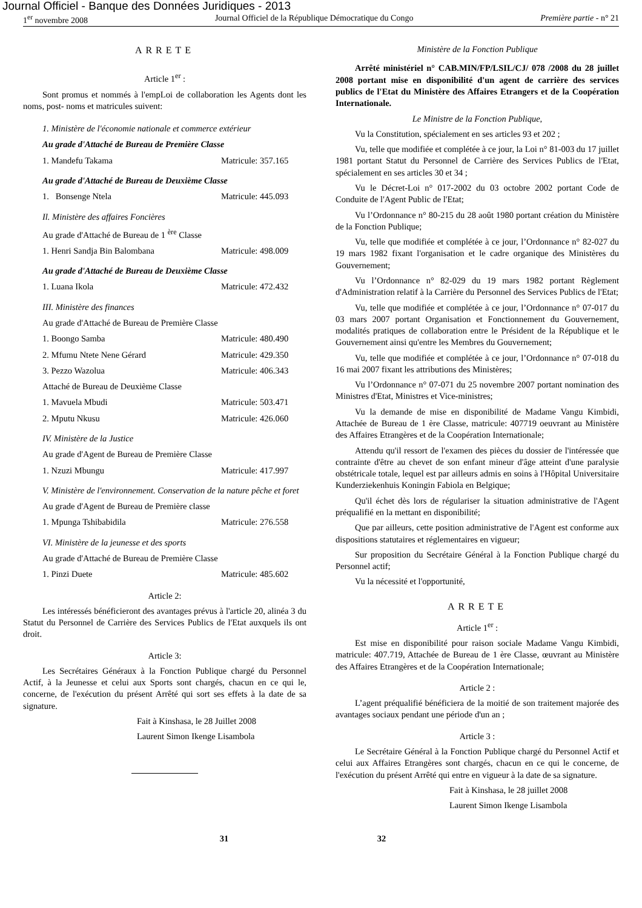Journal Officiel - Banque des Données Juridiques - 2013
1<sup>er</sup> novembre 2008 Journal Officiel de la République Démocratique du Congo Première partie - n° 21
ARRETE
Article 1<sup>er</sup> :
Sont promus et nommés à l'empLoi de collaboration les Agents dont les noms, post- noms et matricules suivent:
1. Ministère de l'économie nationale et commerce extérieur
Au grade d'Attaché de Bureau de Première Classe
1. Mandefu Takama Matricule: 357.165
Au grade d'Attaché de Bureau de Deuxième Classe
1. Bonsenge Ntela Matricule: 445.093
Il. Ministère des affaires Foncières
Au grade d'Attaché de Bureau de 1 <sup>ère</sup> Classe
1. Henri Sandja Bin Balombana Matricule: 498.009
Au grade d'Attaché de Bureau de Deuxième Classe
1. Luana Ikola Matricule: 472.432
III. Ministère des finances
Au grade d'Attaché de Bureau de Première Classe
1. Boongo Samba Matricule: 480.490
2. Mfumu Ntete Nene Gérard Matricule: 429.350
3. Pezzo Wazolua Matricule: 406.343
Attaché de Bureau de Deuxième Classe
1. Mavuela Mbudi Matricule: 503.471
2. Mputu Nkusu Matricule: 426.060
IV. Ministère de la Justice
Au grade d'Agent de Bureau de Première Classe
1. Nzuzi Mbungu Matricule: 417.997
V. Ministère de l'environnement. Conservation de la nature pêche et foret
Au grade d'Agent de Bureau de Première classe
1. Mpunga Tshibabidila Matricule: 276.558
VI. Ministère de la jeunesse et des sports
Au grade d'Attaché de Bureau de Première Classe
1. Pinzi Duete Matricule: 485.602
Article 2:
Les intéressés bénéficieront des avantages prévus à l'article 20, alinéa 3 du Statut du Personnel de Carrière des Services Publics de l'Etat auxquels ils ont droit.
Article 3:
Les Secrétaires Généraux à la Fonction Publique chargé du Personnel Actif, à la Jeunesse et celui aux Sports sont chargés, chacun en ce qui le, concerne, de l'exécution du présent Arrêté qui sort ses effets à la date de sa signature.
Fait à Kinshasa, le 28 Juillet 2008
Laurent Simon Ikenge Lisambola
Ministère de la Fonction Publique
Arrêté ministériel n° CAB.MIN/FP/LSIL/CJ/ 078 /2008 du 28 juillet 2008 portant mise en disponibilité d'un agent de carrière des services publics de l'Etat du Ministère des Affaires Etrangers et de la Coopération Internationale.
Le Ministre de la Fonction Publique,
Vu la Constitution, spécialement en ses articles 93 et 202 ;
Vu, telle que modifiée et complétée à ce jour, la Loi n° 81-003 du 17 juillet 1981 portant Statut du Personnel de Carrière des Services Publics de l'Etat, spécialement en ses articles 30 et 34 ;
Vu le Décret-Loi n° 017-2002 du 03 octobre 2002 portant Code de Conduite de l'Agent Public de l'Etat;
Vu l’Ordonnance n° 80-215 du 28 août 1980 portant création du Ministère de la Fonction Publique;
Vu, telle que modifiée et complétée à ce jour, l’Ordonnance n° 82-027 du 19 mars 1982 fixant l'organisation et le cadre organique des Ministères du Gouvernement;
Vu l’Ordonnance n° 82-029 du 19 mars 1982 portant Règlement d'Administration relatif à la Carrière du Personnel des Services Publics de l'Etat;
Vu, telle que modifiée et complétée à ce jour, l’Ordonnance n° 07-017 du 03 mars 2007 portant Organisation et Fonctionnement du Gouvernement, modalités pratiques de collaboration entre le Président de la République et le Gouvernement ainsi qu'entre les Membres du Gouvernement;
Vu, telle que modifiée et complétée à ce jour, l’Ordonnance n° 07-018 du 16 mai 2007 fixant les attributions des Ministères;
Vu l’Ordonnance n° 07-071 du 25 novembre 2007 portant nomination des Ministres d'Etat, Ministres et Vice-ministres;
Vu la demande de mise en disponibilité de Madame Vangu Kimbidi, Attachée de Bureau de 1 ère Classe, matricule: 407719 oeuvrant au Ministère des Affaires Etrangères et de la Coopération Internationale;
Attendu qu'il ressort de l'examen des pièces du dossier de l'intéressée que contrainte d'être au chevet de son enfant mineur d'âge atteint d'une paralysie obstétricale totale, lequel est par ailleurs admis en soins à l'Hôpital Universitaire Kunderziekenhuis Koningin Fabiola en Belgique;
Qu'il échet dès lors de régulariser la situation administrative de l'Agent préqualifié en la mettant en disponibilité;
Que par ailleurs, cette position administrative de l'Agent est conforme aux dispositions statutaires et réglementaires en vigueur;
Sur proposition du Secrétaire Général à la Fonction Publique chargé du Personnel actif;
Vu la nécessité et l'opportunité,
ARRETE
Article 1<sup>er</sup> :
Est mise en disponibilité pour raison sociale Madame Vangu Kimbidi, matricule: 407.719, Attachée de Bureau de 1 ère Classe, œuvrant au Ministère des Affaires Etrangères et de la Coopération Internationale;
Article 2 :
L’agent préqualifié bénéficiera de la moitié de son traitement majorée des avantages sociaux pendant une période d'un an ;
Article 3 :
Le Secrétaire Général à la Fonction Publique chargé du Personnel Actif et celui aux Affaires Etrangères sont chargés, chacun en ce qui le concerne, de l'exécution du présent Arrêté qui entre en vigueur à la date de sa signature.
Fait à Kinshasa, le 28 juillet 2008
Laurent Simon Ikenge Lisambola
31 32